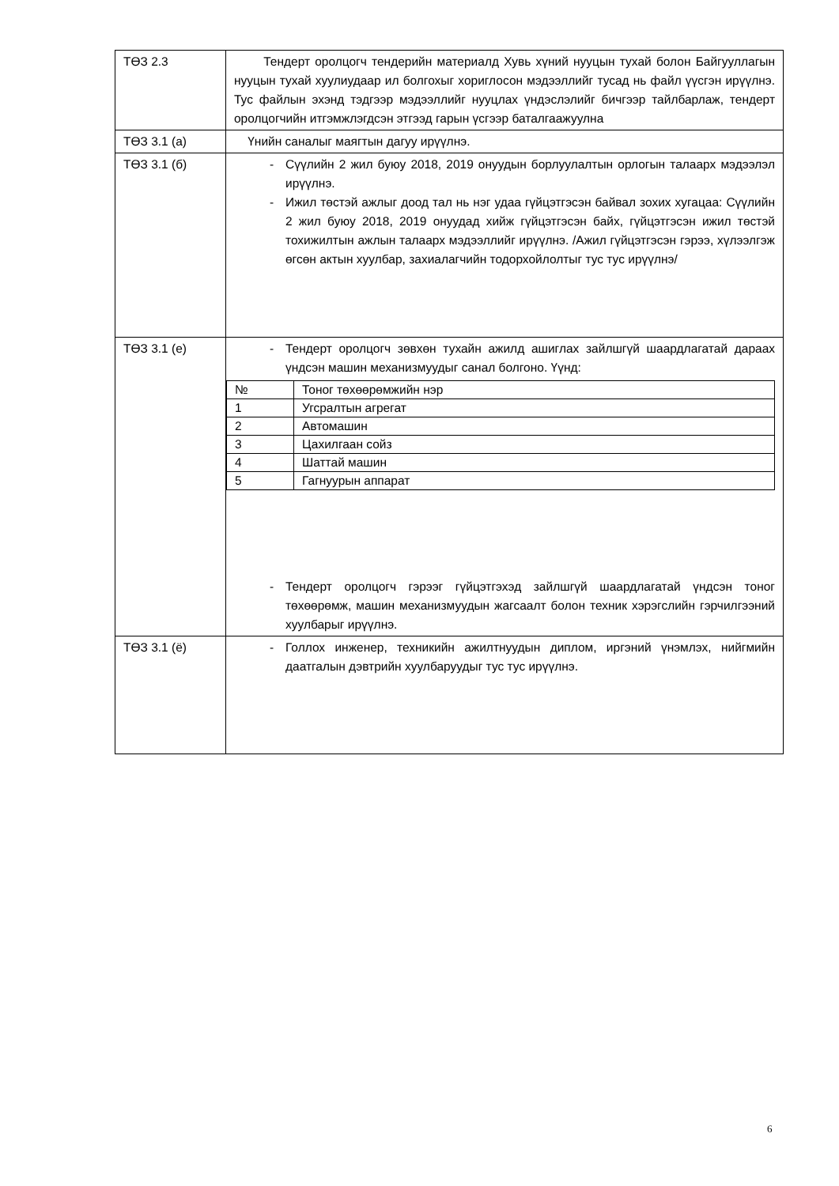| ТӨЗ 2.3 | Тендерт оролцогч тендерийн материалд Хувь хүний нууцын тухай болон Байгууллагын нууцын тухай хуулиудаар ил болгохыг хориглосон мэдээллийг тусад нь файл үүсгэн ирүүлнэ. Тус файлын эхэнд тэдгээр мэдээллийг нууцлах үндэслэлийг бичгээр тайлбарлаж, тендерт оролцогчийн итгэмжлэгдсэн этгээд гарын үсгээр баталгаажуулна |
| ТӨЗ 3.1 (а) | Үнийн саналыг маягтын дагуу ирүүлнэ. |
| ТӨЗ 3.1 (б) | - Сүүлийн 2 жил буюу 2018, 2019 онуудын борлуулалтын орлогын талаарх мэдээлэл ирүүлнэ. - Ижил төстэй ажлыг доод тал нь нэг удаа гүйцэтгэсэн байвал зохих хугацаа: Сүүлийн 2 жил буюу 2018, 2019 онуудад хийж гүйцэтгэсэн байх, гүйцэтгэсэн ижил төстэй тохижилтын ажлын талаарх мэдээллийг ирүүлнэ. /Ажил гүйцэтгэсэн гэрээ, хүлээлгэж өгсөн актын хуулбар, захиалагчийн тодорхойлолтыг тус тус ирүүлнэ/ |
| ТӨЗ 3.1 (е) | - Тендерт оролцогч зөвхөн тухайн ажилд ашиглах зайлшгүй шаардлагатай дараах үндсэн машин механизмуудыг санал болгоно. Үүнд: / № / Тоног төхөөрөмжийн нэр / / 1 / Угсралтын агрегат / / 2 / Автомашин / / 3 / Цахилгаан сойз / / 4 / Шаттай машин / / 5 / Гагнуурын аппарат / - Тендерт оролцогч гэрээг гүйцэтгэхэд зайлшгүй шаардлагатай үндсэн тоног төхөөрөмж, машин механизмуудын жагсаалт болон техник хэрэгслийн гэрчилгээний хуулбарыг ирүүлнэ. |
| ТӨЗ 3.1 (ё) | - Голлох инженер, техникийн ажилтнуудын диплом, иргэний үнэмлэх, нийгмийн даатгалын дэвтрийн хуулбаруудыг тус тус ирүүлнэ. |
6